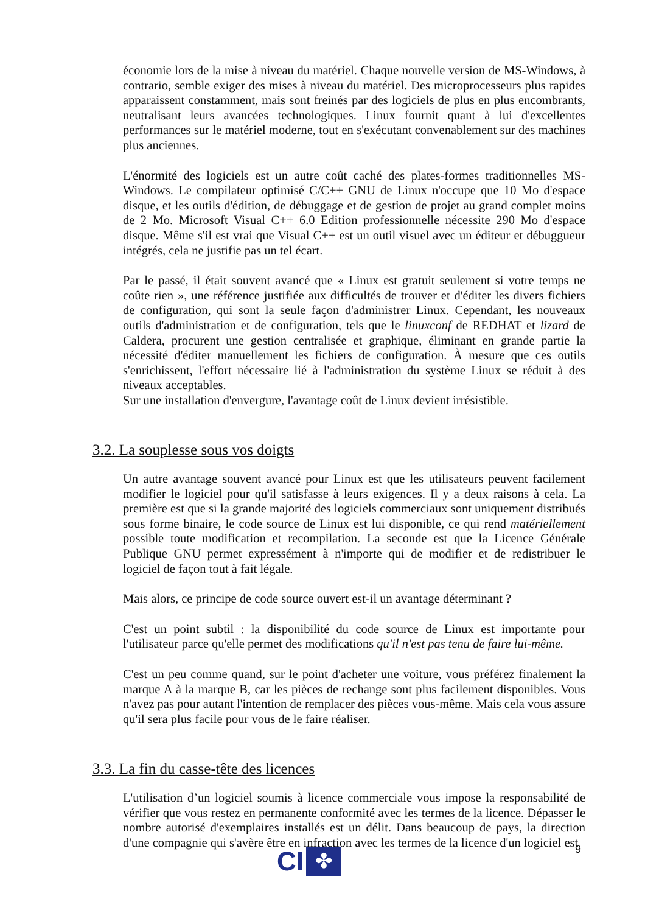économie lors de la mise à niveau du matériel. Chaque nouvelle version de MS-Windows, à contrario, semble exiger des mises à niveau du matériel. Des microprocesseurs plus rapides apparaissent constamment, mais sont freinés par des logiciels de plus en plus encombrants, neutralisant leurs avancées technologiques. Linux fournit quant à lui d'excellentes performances sur le matériel moderne, tout en s'exécutant convenablement sur des machines plus anciennes.
L'énormité des logiciels est un autre coût caché des plates-formes traditionnelles MS-Windows. Le compilateur optimisé C/C++ GNU de Linux n'occupe que 10 Mo d'espace disque, et les outils d'édition, de débuggage et de gestion de projet au grand complet moins de 2 Mo. Microsoft Visual C++ 6.0 Edition professionnelle nécessite 290 Mo d'espace disque. Même s'il est vrai que Visual C++ est un outil visuel avec un éditeur et débuggueur intégrés, cela ne justifie pas un tel écart.
Par le passé, il était souvent avancé que « Linux est gratuit seulement si votre temps ne coûte rien », une référence justifiée aux difficultés de trouver et d'éditer les divers fichiers de configuration, qui sont la seule façon d'administrer Linux. Cependant, les nouveaux outils d'administration et de configuration, tels que le linuxconf de REDHAT et lizard de Caldera, procurent une gestion centralisée et graphique, éliminant en grande partie la nécessité d'éditer manuellement les fichiers de configuration. À mesure que ces outils s'enrichissent, l'effort nécessaire lié à l'administration du système Linux se réduit à des niveaux acceptables.
Sur une installation d'envergure, l'avantage coût de Linux devient irrésistible.
3.2. La souplesse sous vos doigts
Un autre avantage souvent avancé pour Linux est que les utilisateurs peuvent facilement modifier le logiciel pour qu'il satisfasse à leurs exigences. Il y a deux raisons à cela. La première est que si la grande majorité des logiciels commerciaux sont uniquement distribués sous forme binaire, le code source de Linux est lui disponible, ce qui rend matériellement possible toute modification et recompilation. La seconde est que la Licence Générale Publique GNU permet expressément à n'importe qui de modifier et de redistribuer le logiciel de façon tout à fait légale.
Mais alors, ce principe de code source ouvert est-il un avantage déterminant ?
C'est un point subtil : la disponibilité du code source de Linux est importante pour l'utilisateur parce qu'elle permet des modifications qu'il n'est pas tenu de faire lui-même.
C'est un peu comme quand, sur le point d'acheter une voiture, vous préférez finalement la marque A à la marque B, car les pièces de rechange sont plus facilement disponibles. Vous n'avez pas pour autant l'intention de remplacer des pièces vous-même. Mais cela vous assure qu'il sera plus facile pour vous de le faire réaliser.
3.3. La fin du casse-tête des licences
L'utilisation d’un logiciel soumis à licence commerciale vous impose la responsabilité de vérifier que vous restez en permanente conformité avec les termes de la licence. Dépasser le nombre autorisé d'exemplaires installés est un délit. Dans beaucoup de pays, la direction d'une compagnie qui s'avère être en infraction avec les termes de la licence d'un logiciel est
9
CI
✤